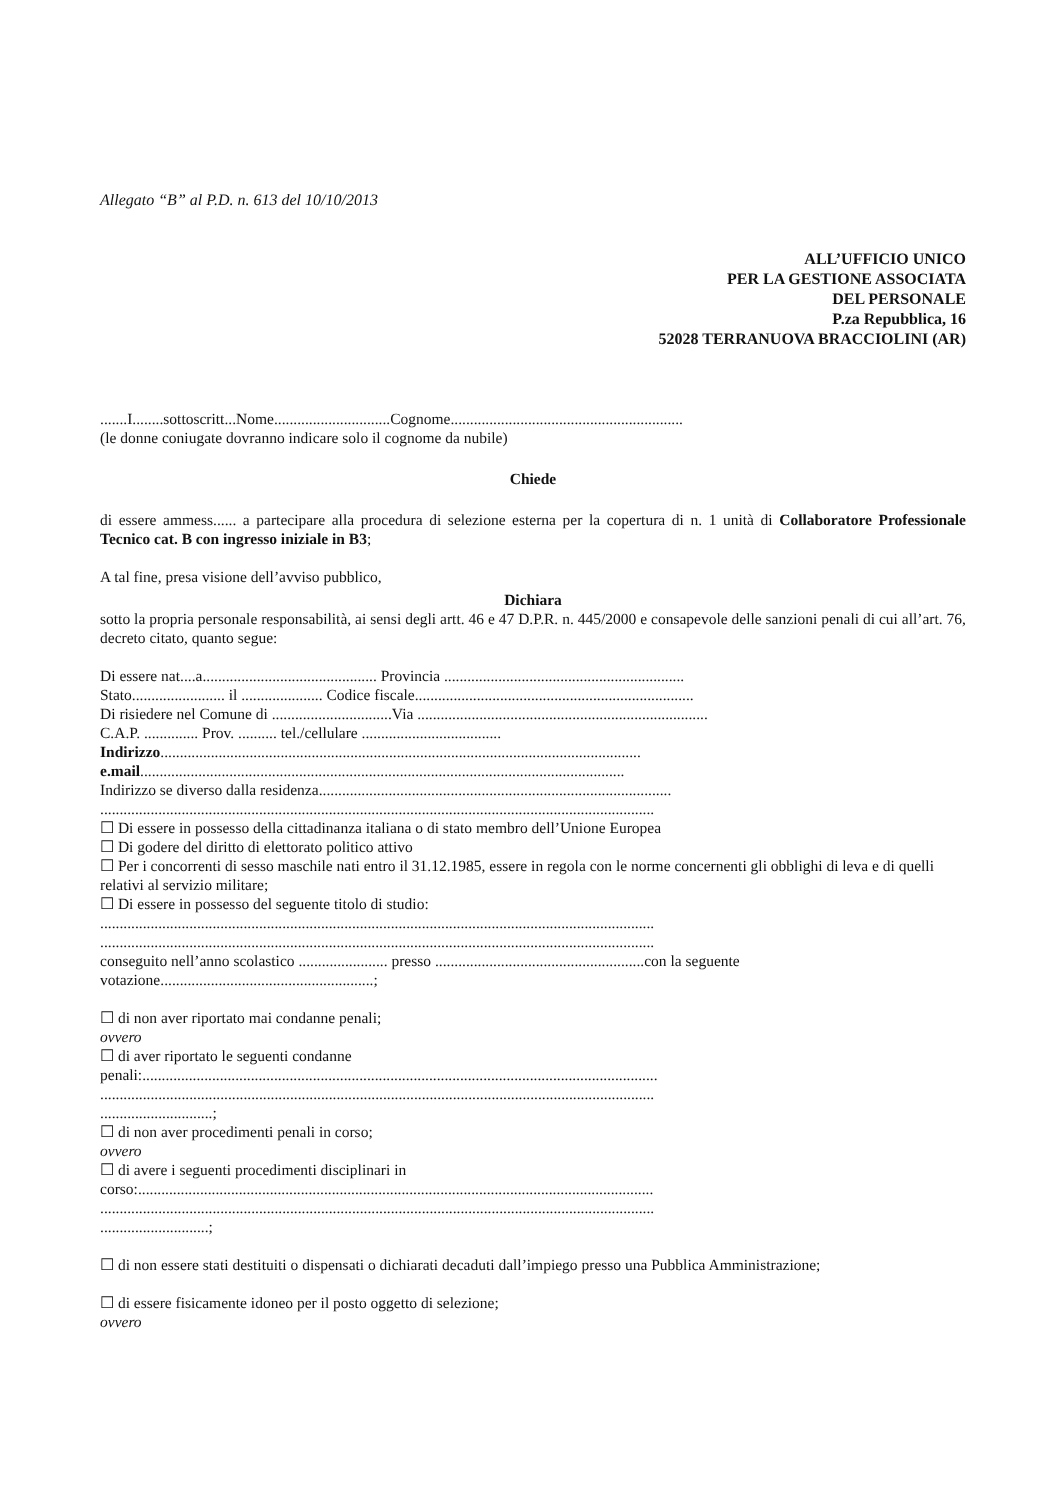Allegato “B” al P.D. n. 613 del 10/10/2013
ALL’UFFICIO UNICO
PER LA GESTIONE ASSOCIATA
DEL PERSONALE
P.za Repubblica, 16
52028 TERRANUOVA BRACCIOLINI (AR)
.......I........sottoscritt...Nome..............................Cognome............................................................
(le donne coniugate dovranno indicare solo il cognome da nubile)
Chiede
di essere ammess...... a partecipare alla procedura di selezione esterna per la copertura di n. 1 unità di Collaboratore Professionale Tecnico cat. B con ingresso iniziale in B3;
A tal fine, presa visione dell’avviso pubblico,
Dichiara
sotto la propria personale responsabilità, ai sensi degli artt. 46 e 47 D.P.R. n. 445/2000 e consapevole delle sanzioni penali di cui all’art. 76, decreto citato, quanto segue:
Di essere nat....a............................................. Provincia ..............................................................
Stato........................ il ..................... Codice fiscale........................................................................
Di risiedere nel Comune di ...............................Via ...........................................................................
C.A.P. .............. Prov. .......... tel./cellulare ....................................
Indirizzo............................................................................................................................
e.mail.............................................................................................................................
Indirizzo se diverso dalla residenza...........................................................................................
...............................................................................................................................................
☐ Di essere in possesso della cittadinanza italiana o di stato membro dell’Unione Europea
☐ Di godere del diritto di elettorato politico attivo
☐ Per i concorrenti di sesso maschile nati entro il 31.12.1985, essere in regola con le norme concernenti gli obblighi di leva e di quelli relativi al servizio militare;
☐ Di essere in possesso del seguente titolo di studio:
...............................................................................................................................................
...............................................................................................................................................
conseguito nell’anno scolastico ....................... presso ......................................................con la seguente votazione.......................................................;
☐ di non aver riportato mai condanne penali;
ovvero
☐ di aver riportato le seguenti condanne
penali:.....................................................................................................................................
...............................................................................................................................................
.............................;
☐ di non aver procedimenti penali in corso;
ovvero
☐ di avere i seguenti procedimenti disciplinari in
corso:.....................................................................................................................................
...............................................................................................................................................
............................;
☐ di non essere stati destituiti o dispensati o dichiarati decaduti dall’impiego presso una Pubblica Amministrazione;
☐ di essere fisicamente idoneo per il posto oggetto di selezione;
ovvero